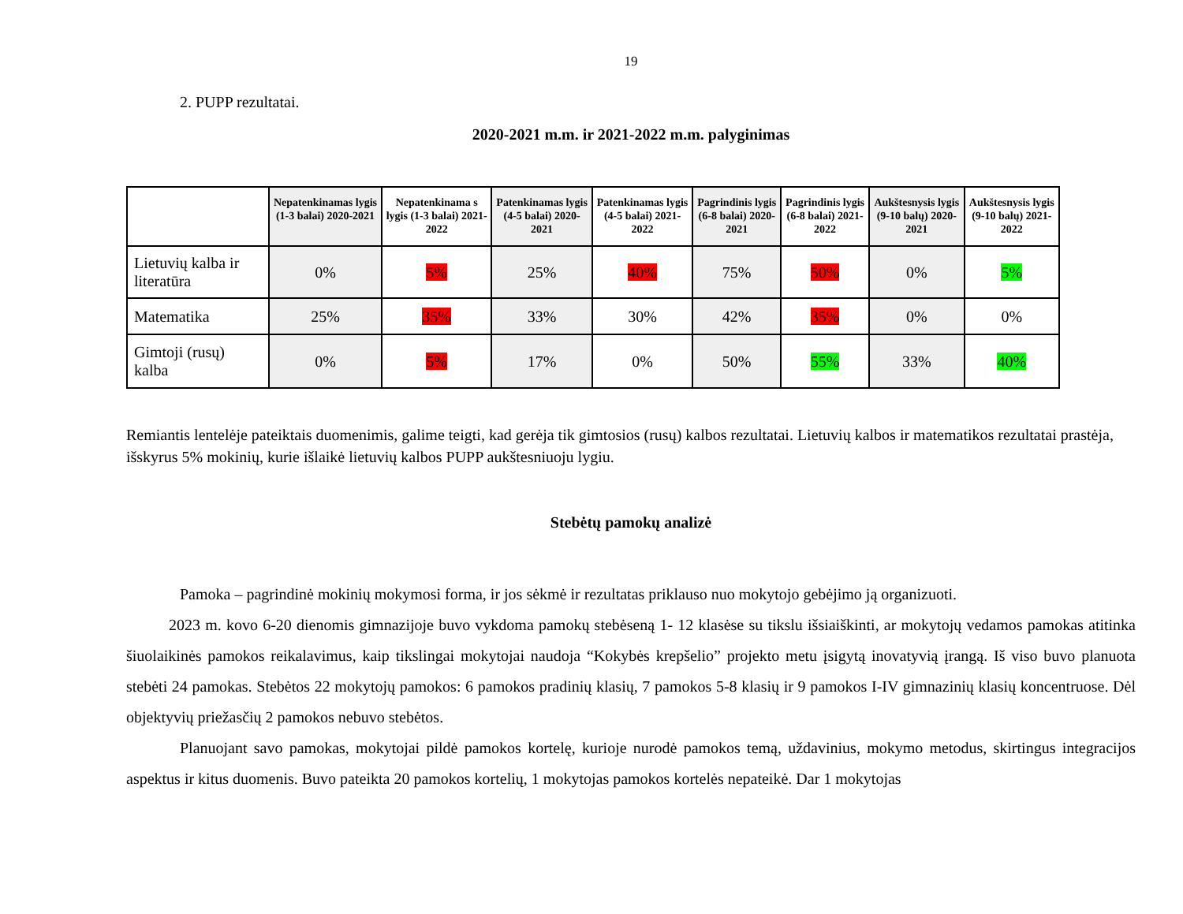19
2. PUPP rezultatai.
2020-2021 m.m. ir 2021-2022 m.m. palyginimas
| | Nepatenkinamas lygis (1-3 balai) 2020-2021 | Nepatenkinama s lygis (1-3 balai) 2021-2022 | Patenkinamas lygis (4-5 balai) 2020-2021 | Patenkinamas lygis (4-5 balai) 2021-2022 | Pagrindinis lygis (6-8 balai) 2020-2021 | Pagrindinis lygis (6-8 balai) 2021-2022 | Aukštesnysis lygis (9-10 balų) 2020-2021 | Aukštesnysis lygis (9-10 balų) 2021-2022 |
| --- | --- | --- | --- | --- | --- | --- | --- | --- |
| Lietuvių kalba ir literatūra | 0% | 5% | 25% | 40% | 75% | 50% | 0% | 5% |
| Matematika | 25% | 35% | 33% | 30% | 42% | 35% | 0% | 0% |
| Gimtoji (rusų) kalba | 0% | 5% | 17% | 0% | 50% | 55% | 33% | 40% |
Remiantis lentelėje pateiktais duomenimis, galime teigti, kad gerėja tik gimtosios (rusų) kalbos rezultatai. Lietuvių kalbos ir matematikos rezultatai prastėja, išskyrus 5% mokinių, kurie išlaikė lietuvių kalbos PUPP aukštesniuoju lygiu.
Stebėtų pamokų analizė
Pamoka – pagrindinė mokinių mokymosi forma, ir jos sėkmė ir rezultatas priklauso nuo mokytojo gebėjimo ją organizuoti.
2023 m. kovo 6-20 dienomis gimnazijoje buvo vykdoma pamokų stebėseną 1- 12 klasėse su tikslu išsiaiškinti, ar mokytojų vedamos pamokas atitinka šiuolaikinės pamokos reikalavimus, kaip tikslingai mokytojai naudoja “Kokybės krepšelio” projekto metu įsigytą inovatyvią įrangą. Iš viso buvo planuota stebėti 24 pamokas. Stebėtos 22 mokytojų pamokos: 6 pamokos pradinių klasių, 7 pamokos 5-8 klasių ir 9 pamokos I-IV gimnazinių klasių koncentruose. Dėl objektyvių priežasčių 2 pamokos nebuvo stebėtos.
Planuojant savo pamokas, mokytojai pildė pamokos kortelę, kurioje nurodė pamokos temą, uždavinius, mokymo metodus, skirtingus integracijos aspektus ir kitus duomenis. Buvo pateikta 20 pamokos kortelių, 1 mokytojas pamokos kortelės nepateikė. Dar 1 mokytojas